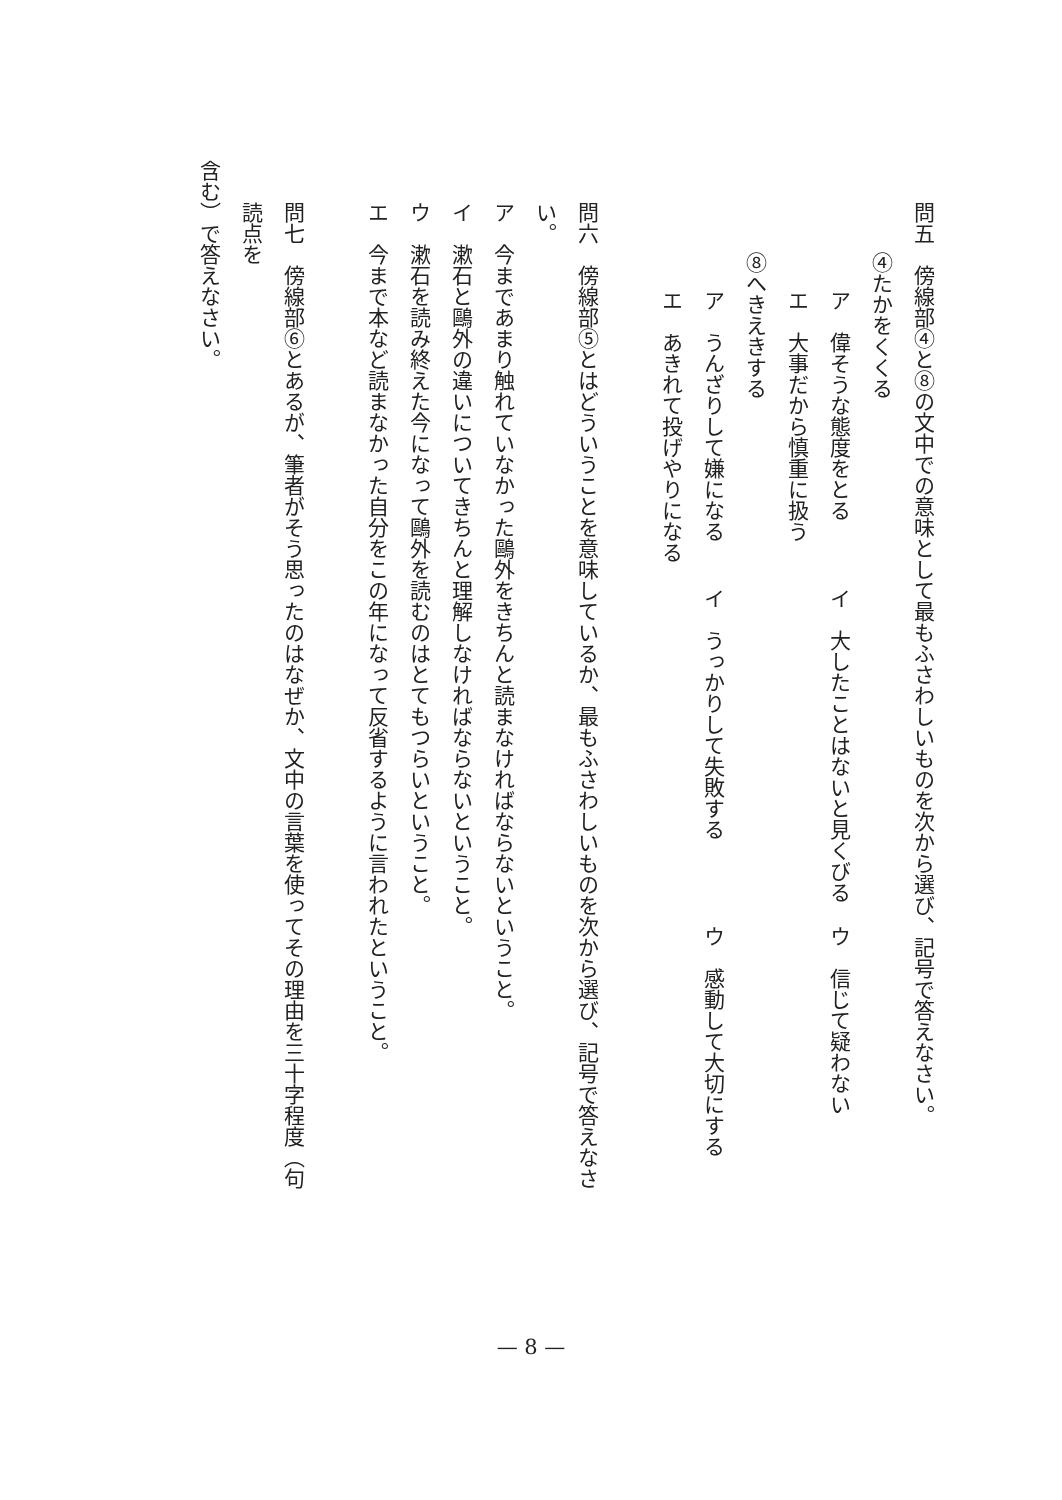問五　傍線部④と⑧の文中での意味として最もふさわしいものを次から選び、記号で答えなさい。
④たかをくくる
ア　偉そうな態度をとる イ　大したことはないと見くびる ウ　信じて疑わない
エ　大事だから慎重に扱う
⑧へきえきする
ア　うんざりして嫌になる イ　うっかりして失敗する ウ　感動して大切にする
エ　あきれて投げやりになる
問六　傍線部⑤とはどういうことを意味しているか、最もふさわしいものを次から選び、記号で答えなさい。
ア　今まであまり触れていなかった鷗外をきちんと読まなければならないということ。
イ　漱石と鷗外の違いについてきちんと理解しなければならないということ。
ウ　漱石を読み終えた今になって鷗外を読むのはとてもつらいということ。
エ　今まで本など読まなかった自分をこの年になって反省するように言われたということ。
問七　傍線部⑥とあるが、筆者がそう思ったのはなぜか、文中の言葉を使ってその理由を三十字程度（句読点を
含む）で答えなさい。
— 8 —